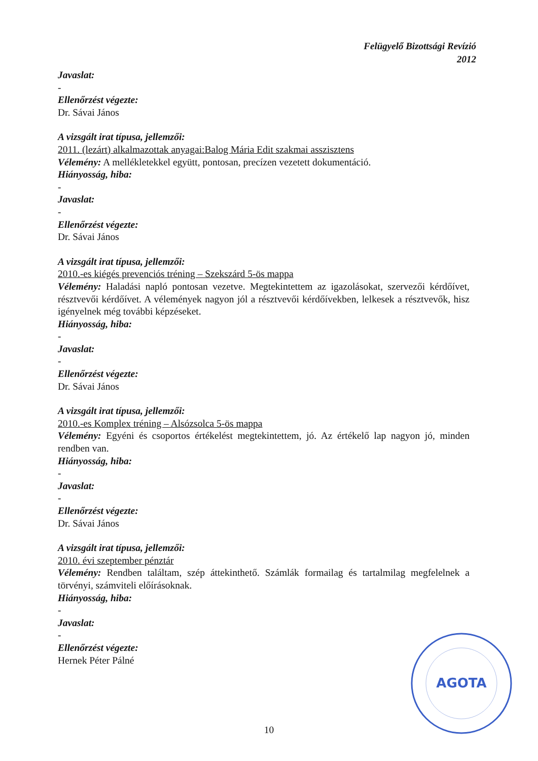Felügyelő Bizottsági Revízió
2012
Javaslat:
-
Ellenőrzést végezte:
Dr. Sávai János
A vizsgált irat típusa, jellemzői:
2011. (lezárt) alkalmazottak anyagai:Balog Mária Edit szakmai asszisztens
Vélemény: A mellékletekkel együtt, pontosan, precízen vezetett dokumentáció.
Hiányosság, hiba:
-
Javaslat:
-
Ellenőrzést végezte:
Dr. Sávai János
A vizsgált irat típusa, jellemzői:
2010.-es kiégés prevenciós tréning – Szekszárd 5-ös mappa
Vélemény: Haladási napló pontosan vezetve. Megtekintettem az igazolásokat, szervezői kérdőívet, résztvevői kérdőívet. A vélemények nagyon jól a résztvevői kérdőívekben, lelkesek a résztvevők, hisz igényelnek még további képzéseket.
Hiányosság, hiba:
-
Javaslat:
-
Ellenőrzést végezte:
Dr. Sávai János
A vizsgált irat típusa, jellemzői:
2010.-es Komplex tréning – Alsózsolca 5-ös mappa
Vélemény: Egyéni és csoportos értékelést megtekintettem, jó. Az értékelő lap nagyon jó, minden rendben van.
Hiányosság, hiba:
-
Javaslat:
-
Ellenőrzést végezte:
Dr. Sávai János
A vizsgált irat típusa, jellemzői:
2010. évi szeptember pénztár
Vélemény: Rendben találtam, szép áttekinthető. Számlák formailag és tartalmilag megfelelnek a törvényi, számviteli előírásoknak.
Hiányosság, hiba:
-
Javaslat:
-
Ellenőrzést végezte:
Hernek Péter Pálné
AGOTA
10